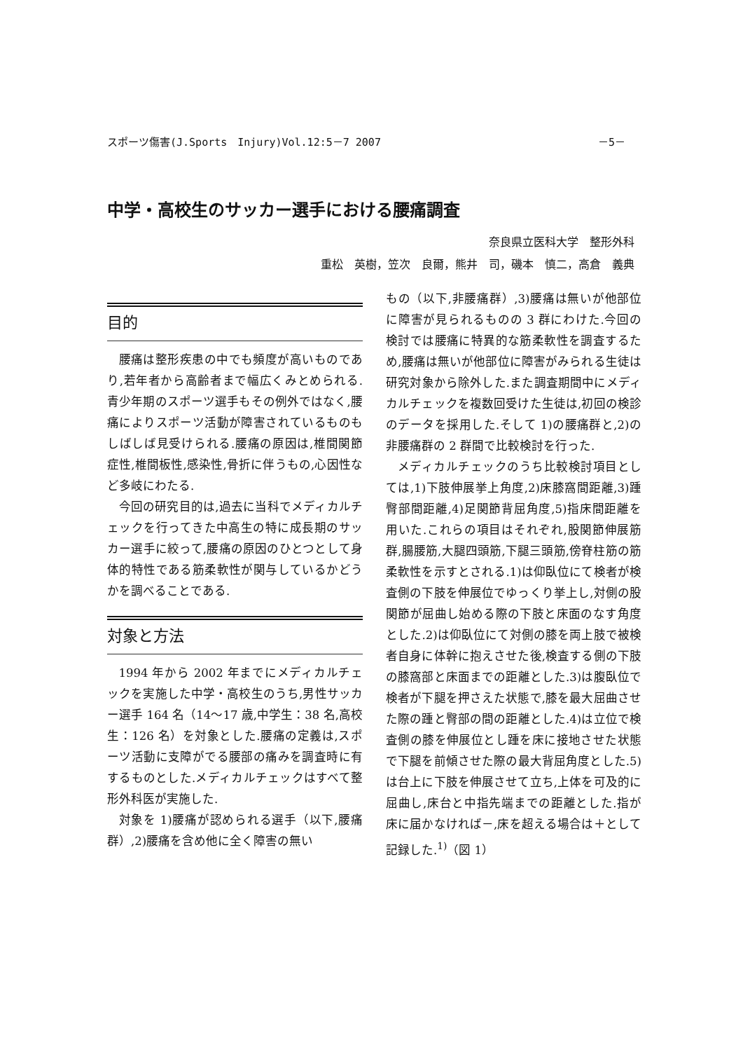スポーツ傷害(J.Sports　Injury)Vol.12:5－7 2007 －5－
中学・高校生のサッカー選手における腰痛調査
奈良県立医科大学　整形外科
重松　英樹，笠次　良爾，熊井　司，磯本　慎二，高倉　義典
目的
腰痛は整形疾患の中でも頻度が高いものであり,若年者から高齢者まで幅広くみとめられる.青少年期のスポーツ選手もその例外ではなく,腰痛によりスポーツ活動が障害されているものもしばしば見受けられる.腰痛の原因は,椎間関節症性,椎間板性,感染性,骨折に伴うもの,心因性など多岐にわたる.
今回の研究目的は,過去に当科でメディカルチェックを行ってきた中高生の特に成長期のサッカー選手に絞って,腰痛の原因のひとつとして身体的特性である筋柔軟性が関与しているかどうかを調べることである.
対象と方法
1994 年から 2002 年までにメディカルチェックを実施した中学・高校生のうち,男性サッカー選手 164 名（14～17 歳,中学生：38 名,高校生：126 名）を対象とした.腰痛の定義は,スポーツ活動に支障がでる腰部の痛みを調査時に有するものとした.メディカルチェックはすべて整形外科医が実施した.
対象を 1)腰痛が認められる選手（以下,腰痛群）,2)腰痛を含め他に全く障害の無い
もの（以下,非腰痛群）,3)腰痛は無いが他部位に障害が見られるものの 3 群にわけた.今回の検討では腰痛に特異的な筋柔軟性を調査するため,腰痛は無いが他部位に障害がみられる生徒は研究対象から除外した.また調査期間中にメディカルチェックを複数回受けた生徒は,初回の検診のデータを採用した.そして 1)の腰痛群と,2)の非腰痛群の 2 群間で比較検討を行った.
メディカルチェックのうち比較検討項目としては,1)下肢伸展挙上角度,2)床膝窩間距離,3)踵臀部間距離,4)足関節背屈角度,5)指床間距離を用いた.これらの項目はそれぞれ,股関節伸展筋群,腸腰筋,大腿四頭筋,下腿三頭筋,傍脊柱筋の筋柔軟性を示すとされる.1)は仰臥位にて検者が検査側の下肢を伸展位でゆっくり挙上し,対側の股関節が屈曲し始める際の下肢と床面のなす角度とした.2)は仰臥位にて対側の膝を両上肢で被検者自身に体幹に抱えさせた後,検査する側の下肢の膝窩部と床面までの距離とした.3)は腹臥位で検者が下腿を押さえた状態で,膝を最大屈曲させた際の踵と臀部の間の距離とした.4)は立位で検査側の膝を伸展位とし踵を床に接地させた状態で下腿を前傾させた際の最大背屈角度とした.5)は台上に下肢を伸展させて立ち,上体を可及的に屈曲し,床台と中指先端までの距離とした.指が床に届かなければ－,床を超える場合は＋として記録した.<sup>1)</sup>（図 1）